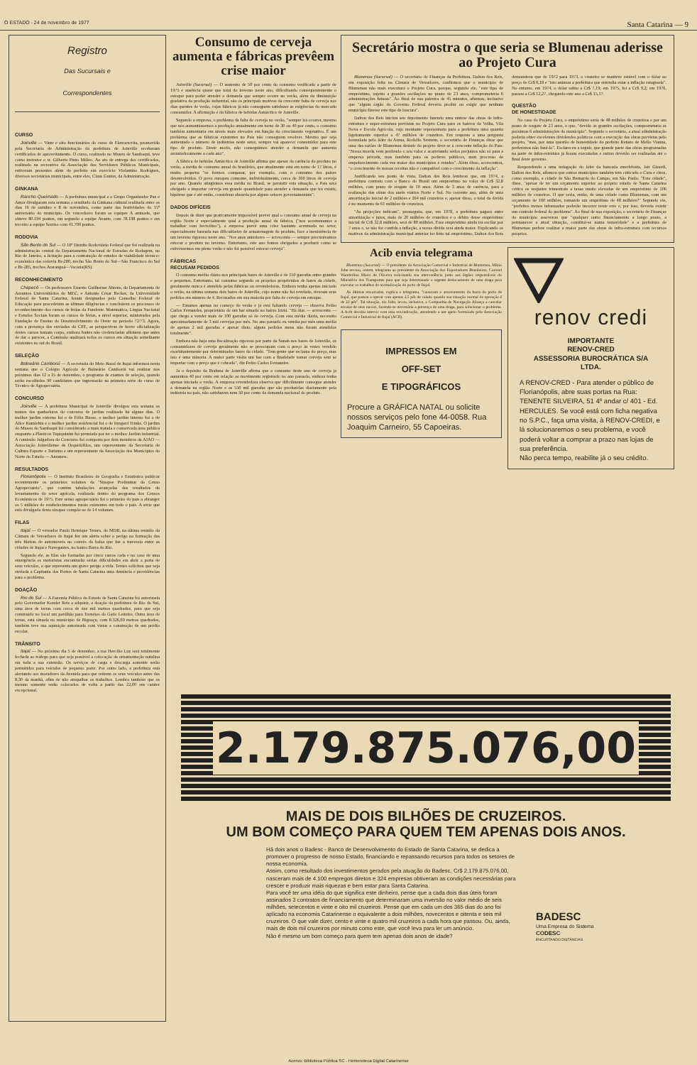O ESTADO - 24 de novembro de 1977 Santa Catarina — 9
Registro
Das Sucursais e
Correspondentes
CURSO
Joinville — Vinte e oito funcionários do curso de Eletroescrita, promovido pela Secretaria de Administração da prefeitura de Joinville receberam certificados de aproveitamento. O curso, realizado no Museu de Sambaqui, teve como instrutor o sr. Gilberto Pinto Milleo. Ao ato de entrega dos certificados, realizado na recreativa da Associação dos Servidores Públicos Municipais, estiveram presentes além do prefeito em exercício Violantino Rodrigues, diversos secretários municipais, entre eles, Claus Gunter, da Administração.
GINKANA
Rancho Queimado — A prefeitura municipal e o Grupo Organizador Paz e Amor divulgaram esta semana o resultado da Ginkana cultural realizada entre os dias 16 de outubro e 8 de novembro, como parte das festividades do 15º aniversário do município. Os vencedores foram as equipes A amizade, que obteve 80.194 pontos, em segundo a equipe Avante, com 78.198 pontos e em terceiro a equipe Sorriso com 41.700 pontos.
RODOVIA
São Bento do Sul — O 16º Distrito Rodoviário Federal que foi realizada na administração central do Departamento Nacional de Estradas de Rodagem, no Rio de Janeiro, a licitação para a contratação de estudos de viabilidade técnico-econômica das rodovia Br-280, trecho São Bento do Sul—São Francisco do Sul e Br-285, trechos Araranguá—Vacaria(RS).
RECONHECIMENTO
Chapecó — Os professores Ernesto Guilherme Ahrens, do Departamento de Assuntos Universitários do MEC, e Antonio César Becker, da Universidade Federal de Santa Catarina, foram designados pelo Conselho Federal de Educação para procederem as últimas diligências e concluírem os processos de reconhecimento dos cursos de férias da Fundeste. Matemática, Língua Nacional e Estudos Sociais foram os cursos de férias, a nível superior, ministrados pela Fundação de Ensino do Desenvolvimento do Oeste no período 72/73. Agora, com a presença dos enviados do CFE, as perspectivas de breve oficialização destes cursos tomam corpo, embora fontes não credenciadas afirmem que antes de dar o parecer, a Comissão analisará todos os cursos em situação semelhante existentes no sul do Brasil.
SELEÇÃO
Balneário Camboriú — A secretaria do Meio Rural de Itajaí informou nesta semana que o Colégio Agrícola de Balneário Camboriú vai realizar nos próximos dias 12 a 15 de dezembro, o programa de exames de seleção, quando serão escolhidos 90 candidatos que ingressarão na primeira série do curso de Técnico de Agropecuária.
CONCURSO
Joinville — A prefeitura Municipal de Joinville divulgou esta semana os nomes dos ganhadores do concurso de jardins realizado há alguns dias. O melhor jardim externo foi o de Félix Busse, o melhor jardim interno foi o de Alice Kumlehm e o melhor jardim residencial foi o de Irmgard Trinks. O jardim do Museu do Sambaqui foi considerado a mais tratada e conservada área pública enquanto a Plásticos Tupiquinim foi premiada por ter o melhor Jardim industrial. A comissão Julgadora do Concurso foi composta por dois membros da AJAO — Associação Joinvillense de Orquidófilos, um representante da Secretaria de Cultura Esporte e Turismo e um representante da Associação dos Municípios do Norte do Estado — Amunesc.
RESULTADOS
Florianópolis — O Instituto Brasileiro de Geografia e Estatística publicar recentemente os primeiros volumes da "Sinopse Preliminar do Censo Agropecuário", que contém tabulações avançadas dos resultados do levantamento do setor agrícola, realizado dentro do programa dos Censos Econômicos de 1975. Este senso agropecuário foi o primeiro do país a abranger os 5 milhões de estabelecimentos rurais existentes em todo o país. A série que está divulgada desta sinopse compõe-se de 14 volumes.
FILAS
Itajaí — O vereador Paulo Henrique Ternes, do MDB, na última reunião da Câmara de Vereadores de Itajaí fez um alerta sobre o perigo na formação das três fileiras de automóveis no convés da balsa que faz a travessia entre as cidades de Itajaí e Navegantes, no bairro Barra do Rio.
Segundo ele, as filas são formadas por cinco carros cada e no caso de uma emergência os motoristas encontrarão sérias dificuldades em abrir a porta de seus veículos, o que representa um grave perigo a vida. Ternes solicitou que seja enviada a Capitania dos Portos de Santa Catarina uma denúncia e providências para o problema.
DOAÇÃO
Rio do Sul — A Fazenda Pública do Estado de Santa Catarina foi autorizada pelo Governador Konder Reis a adquirir, a doação da prefeitura de Rio do Sul, uma área de terras com cerca de dez mil metros quadrados, para que seja construído no local um pavilhão para Torneios do Gado Leiteiro. Outra área de terras, está situada no município de Biguaçu, com 8.326,69 metros quadrados, também teve sua aquisição autorizada com vistas a construção de um prédio escolar.
TRÂNSITO
Itajaí — No próximo dia 5 de dezembro, a rua Hercílio Luz será totalmente fechada ao tráfego para que seja possível a colocação da ornamentação natalina em toda a sua extensão. Os serviços de carga e descarga somente serão permitidos para veículos de pequeno porte. Por outro lado, a prefeitura está alertando aos moradores da Avenida para que retirem os seus veículos antes das 8,30 da manhã, afim de não atrapalhar os trabalhos. Lembra também que os mesmo somente serão colocados de volta a partir das 22,00 em caráter excepcional.
Consumo de cerveja aumenta e fábricas prevêem crise maior
Joinville (Sucursal) — O aumento de 50 por cento do consumo verificado a partir de 1975 e ausência quase que total do inverno neste ano, dificultando consequentemente o estoque para poder atender a demanda que sempre ocorre no verão, além da diminuição gradativa da produção industrial, são os principais motivos da crescente falta de cerveja nos dias quentes de verão, cujas fábricas já não conseguem satisfazer as exigências do mercado consumidor. A afirmação é da fábrica de bebidas Antárctica de Joinville.
Segundo a empresa, o problema da falta de cerveja no verão, "sempre irá ocorrer, mesmo que nós aumentássemos a produção anualmente em torno de 30 ou 40 por cento, o consumo também aumentaria em níveis mais elevados em função do crescimento vegetativo. É um problema que as fábricas existentes no País não conseguem resolver. Mesmo que seja aumentado o número de indústrias neste setor, sempre vai aparecer consumidor para este tipo de produto. Deste modo, não conseguimos atender a demanda que aumenta assustadoramente a cada ano".
A fábrica de bebidas Antárctica de Joinville afirma que apesar da carência do produto no verão, a média de consumo anual do brasileiro, que atualmente está em torno de 17 litros, é muito pequena "se formos comparar, por exemplo, com o consumo dos países desenvolvidos. O povo europeu consome, individualmente, cerca de 160 litros de cerveja por ano. Quando atingirmos essa média no Brasil, se persistir esta situação, o País será obrigado a importar cerveja em grande quantidade para atender a demanda que irá existir, hipótese que é até então, considerar absurda por alguns setores governamentais".
DADOS DIFÍCEIS
Depois de dizer que praticamente impossível prever qual o consumo anual de cerveja na região Norte e especialmente qual a produção anual da fábrica, ("nos acostumamos a trabalhar com hectolitro"), a empresa prevê uma crise bastante acentuada no setor, especialmente baseada nas dificuldades de armazenagem do produto, face a inexistência de um inverno rigoroso neste ano. "Nos anos anteriores — acrescenta — sempre procurávamos estocar o produto no inverno. Entretanto, este ano fomos obrigados a produzir como se estivéssemos em pleno verão e não foi possível estocar cerveja".
FÁBRICAS
RECUSAM PEDIDOS
O consumo médio diário nos principais bares de Joinville é de 150 garrafas entre grandes e pequenas. Entretanto, tal consumo segundo os próprios proprietáios de bares da cidade, geralmente nunca é atendido pelas fábricas ou revendedoras. Embora tenha apenas iniciado o verão, na última semana dois bares de Joinville, cujo nome não foi revelado, tiveram seus pedidos em número de 4. Recusados em sua maioria por falta de cerveja em estoque.
— Estamos apenas no começo do verão e já está faltando cerveja — observa Pedro Carlos Fernandes, proprietário de um bar situado no bairro Iririú. "Há dias — acrescenta — que chego a vender mais de 100 garrafas só de cerveja. Com esta média diária, necessito aproximadamente de 3 mil cervejas por mês. No ano passado eu vendia por mês uma média de apenas 2 mil garrafas e apesar disto, alguns pedidos meus não foram atendidos totalmente".
Embora não haja uma fiscalização rigorosa por parte da Sunab nos bares de Joinville, os consumidores de cerveja geralmente não se preocupam com o preço às vezes vendido exorbitantemente por determinados bares da cidade. "Tem gente que reclama do preço, mas isto é uma minoria. A maior parte visita um bar com a finalidade tomar cerveja sem se importar com o preço que é cobrado", diz Pedro Carlos Fernandes.
Já o depósito da Brahma de Joinville afirma que o consumo deste ano de cerveja já aumentou 40 por cento em relação ao movimento registrado no ano passado, embora tenha apenas iniciado o verão. A empresa revendedora observa que dificilmente consegue atender a demanda na região Norte e as 550 mil garrafas que são produzidas diariamente pela indústria no país, não satisfazem nem 50 por cento da demanda nacional do produto.
Secretário mostra o que seria se Blumenau aderisse ao Projeto Cura
Blumenau (Sucursal) — O secretário de Finanças da Prefeitura, Dalton dos Reis, em exposição feita na Câmara de Vereadores, confirmou que o município de Blumenau não mais executará o Projeto Cura, porque, segundo ele, "este tipo de empréstimo, sujeito a grandes oscilações no prazo de 23 anos, comprometeria 6 administrações futuras". Ao final de sua palestra de 45 minutos, afirmou, inclusive que "algum órgão do Governo Federal deveria proibir ou exigir que nenhum município fizesse este tipo de loucura".
Dalton dos Reis iniciou seu depoimento fazendo uma síntese das obras de infra-estrutura e super-estrutura previstas no Projeto Cura para os bairros da Velha, Vila Nova e Escola Agrícola, cujo montante representaria para a prefeitura uma quantia ligeiramente superior a 47 milhões de cruzeiros. Em resposta a uma pergunta formulada pelo líder da Arena, Rodolfo Sestrem, o secretário de Finanças disse que uma das razões de Blumenau desistir do projeto deve-se à crescente inflação do País: "Nossa moeda vem perdendo o seu valor e acarretando sérios prejuízos não só para a empresa privada, mas também para os poderes públicos, num processo de empobrecimento cada vez maior dos municípios e estados". Além disso, acrescentou, "o crescimento de nossas receitas não é compatível com o crescimento da inflação".
Justificando seu ponto de vista, Dalton dos Reis lembrou que, em 1974, a prefeitura contraiu com o Banco do Brasil um empréstimo no valor de Cr$ 32,8 milhões, com prazo de resgate de 10 anos. Além de 3 anos de carência, para a realização das obras dos anéis viários Norte e Sul. No corrente ano, além de uma amortização inicial de 2 milhões e 264 mil cruzeiros e, apesar disso, o total da dívida é no momento de 61 milhões de cruzeiros.
"As projeções indicam", prosseguiu, que, em 1978, a prefeitura pagará entre amortização e juros, mais de 20 milhões de cruzeiros e o débito desse empréstimo inicial de Cr$ 32,8 milhões, será de 80 milhões. Esse empréstimo ainda irá oscilar por 7 anos e, se não for contida a inflação, a nossa dívida será ainda maior. Explicando os motivos da administração municipal anterior ter feito tal empréstimo, Dalton dos Reis demonstrou que de 1972 para 1973, o cruzeiro se manteve estável com o dólar ao preço de Cr$ 6,18 e "isto animou a prefeitura que entendia estar a inflação estagnada". No entanto, em 1974, o dólar subiu a Cr$ 7,19; em 1975, foi a Cr$ 9,2; em 1976, passou a Cr$ 12,27, chegando este ano a Cr$ 15,17.
QUESTÃO
DE HONESTIDADE
No caso do Projeto Cura, o empréstimo seria de 48 milhões de cruzeiros e por um prazo de resgate de 23 anos, o que, "devido às grandes oscilações, comprometaria as próximas 6 administrações do município". Segundo o secretário, a atual administração poderia obter excelentes dividendos políticos com a execução das obras previstas pelo projeto, "mas, por uma questão de honestidade do prefeito Renato de Mello Vianna, preferimos não fazê-lo". Esclareceu a seguir, que grande parte das obras programadas na parte de infra-estrutura já foram executadas e outras deverão ser realizadas até o final deste governo.
Respondendo a uma indagação do líder da bancada emedebista, Jair Girardi, Dalton dos Reis, afirmou que outros municípios também tem criticado o Cura e citou, como exemplo, a cidade de São Bernardo do Campo, em São Paulo. "Esta cidade", disse, "apesar de ter um orçamento superior ao próprio estado de Santa Catarina critica os reajustes trimestrais a taxas muito elevadas de um empréstimo de 106 milhões de cruzeiros. O que seria, então, de uma cidade como Blumenau, com um orçamento de 160 milhões, tomando um emprétimo de 48 milhões?" Segundo ele, "prefeitos menos informados poderão incorrer neste erro e, por isso, deveria existir um controle federal do problema". Ao final de sua exposição, o secretário de Finanças do município asseverou que "qualquer outro financiamento a longo prazo, a permanecer a atual situação, constitui-se numa temeridade" e a prefeitura de Blumenau prefere realizar a maior parte das obras de infra-estrutura com recursos próprios.
Acib envia telegrama
Blumenau (Sucursal) — O presidente da Associação Comercial e Industrial de Blumenau, Mário John enviou, ontem, telegrama ao presidente da Associação dos Exportadores Brasileiros, Coronel Wanderlino Mariz de Oliveira solicitando sua intervenência junto aos órgãos responsáveis do Ministério dos Transportes para que seja determinado o urgente deslocamento de uma draga para executar os trabalhos de normalização do porto de Itajaí.
As últimas enxurradas, explica o telegrama, "causaram o assoreamento da barra do porto de Itajaí, que passou a operar com apenas 2,5 pés de calado quando sua situação normal de operação é de 22 pés". Tal situação, diz John, levou, inclusive, a Companhia de Navegação Aliança a cancelar escalas de seus navios, fazendo-se necessária a presença de uma draga, para solucionar o problema. A Acib decidiu intervir com esta reivindicação, atendendo a um apelo formulado pela Associação Comercial e Industrial de Itajaí (ACII).
IMPRESSOS EM
OFF-SET
E TIPOGRÁFICOS
Procure a GRÁFICA NATAL ou solicite nossos serviços pelo fone 44-0058. Rua Joaquim Carneiro, 55 Capoeiras.
renov credi
IMPORTANTE
RENOV-CRED
ASSESSORIA BUROCRÁTICA S/A
LTDA.
A RENOV-CRED - Para atender o público de Florianópolis, abre suas portas na Rua: TENENTE SILVEIRA, 51 4º andar c/ 401 - Ed. HERCULES. Se você está com ficha negativa no S.P.C., faça uma visita, à RENOV-CREDI, e lá solucionaremos o seu problema, e você poderá voltar a comprar a prazo nas lojas de sua preferência.
Não perca tempo, reabilite já o seu crédito.
2.179.875.076,00
MAIS DE DOIS BILHÕES DE CRUZEIROS.
UM BOM COMEÇO PARA QUEM TEM APENAS DOIS ANOS.
Há dois anos o Badesc - Banco de Desenvolvimento do Estado de Santa Catarina, se dedica a promover o progresso de nosso Estado, financiando e repassando recursos para todos os setores de nossa economia.
Assim, como resultado dos investimentos gerados pela atuação do Badesc, Cr$ 2.179.875.076,00, nasceram mais de 4.100 empregos diretos e 324 empresas obtiveram as condições necessárias para crescer e produzir mais riquezas e bem estar para Santa Catarina.
Para você ter uma idéia do que significa este dinheiro, pense que a cada dois dias úteis foram assinados 3 contratos de financiamento que determinaram uma inversão no valor médio de seis milhões, setecentos e vinte e oito mil cruzeiros. Pense que em cada um dos 365 dias do ano foi aplicado na economia Catarinense o equivalente a dois milhões, novecentos e oitenta e seis mil cruzeiros. O que vale dizer, cento e vinte e quatro mil cruzeiros a cada hora que passou. Ou, ainda, mais de dois mil cruzeiros por minuto como este, que você leva para ler um anúncio.
Não é mesmo um bom começo para quem tem apenas dois anos de idade?
BADESC
Uma Empresa do Sistema
CODESC
ENCURTANDO DISTÂNCIAS
Acervo: Biblioteca Pública SC - Hemeroteca Digital Catarinense